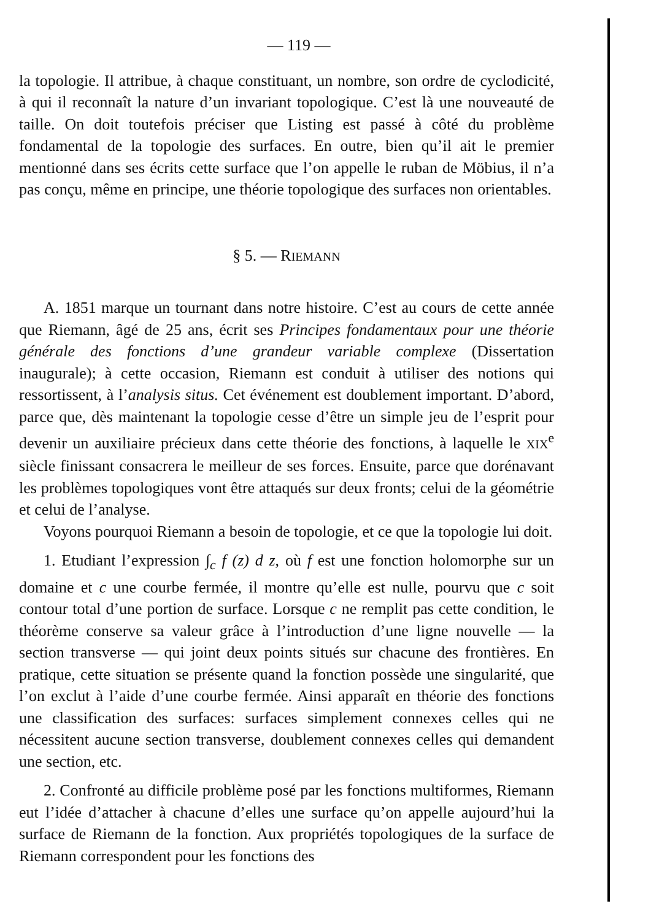— 119 —
la topologie. Il attribue, à chaque constituant, un nombre, son ordre de cyclodicité, à qui il reconnaît la nature d’un invariant topologique. C’est là une nouveauté de taille. On doit toutefois préciser que Listing est passé à côté du problème fondamental de la topologie des surfaces. En outre, bien qu’il ait le premier mentionné dans ses écrits cette surface que l’on appelle le ruban de Möbius, il n’a pas conçu, même en principe, une théorie topologique des surfaces non orientables.
§ 5. — RIEMANN
A. 1851 marque un tournant dans notre histoire. C’est au cours de cette année que Riemann, âgé de 25 ans, écrit ses Principes fondamentaux pour une théorie générale des fonctions d’une grandeur variable complexe (Dissertation inaugurale); à cette occasion, Riemann est conduit à utiliser des notions qui ressortissent, à l’analysis situs. Cet événement est doublement important. D’abord, parce que, dès maintenant la topologie cesse d’être un simple jeu de l’esprit pour devenir un auxiliaire précieux dans cette théorie des fonctions, à laquelle le XIX<sup>e</sup> siècle finissant consacrera le meilleur de ses forces. Ensuite, parce que dorénavant les problèmes topologiques vont être attaqués sur deux fronts; celui de la géométrie et celui de l’analyse.
Voyons pourquoi Riemann a besoin de topologie, et ce que la topologie lui doit.
1. Etudiant l’expression ∫<sub>c</sub> f (z) d z, où f est une fonction holomorphe sur un domaine et c une courbe fermée, il montre qu’elle est nulle, pourvu que c soit contour total d’une portion de surface. Lorsque c ne remplit pas cette condition, le théorème conserve sa valeur grâce à l’introduction d’une ligne nouvelle — la section transverse — qui joint deux points situés sur chacune des frontières. En pratique, cette situation se présente quand la fonction possède une singularité, que l’on exclut à l’aide d’une courbe fermée. Ainsi apparaît en théorie des fonctions une classification des surfaces: surfaces simplement connexes celles qui ne nécessitent aucune section transverse, doublement connexes celles qui demandent une section, etc.
2. Confronté au difficile problème posé par les fonctions multiformes, Riemann eut l’idée d’attacher à chacune d’elles une surface qu’on appelle aujourd’hui la surface de Riemann de la fonction. Aux propriétés topologiques de la surface de Riemann correspondent pour les fonctions des